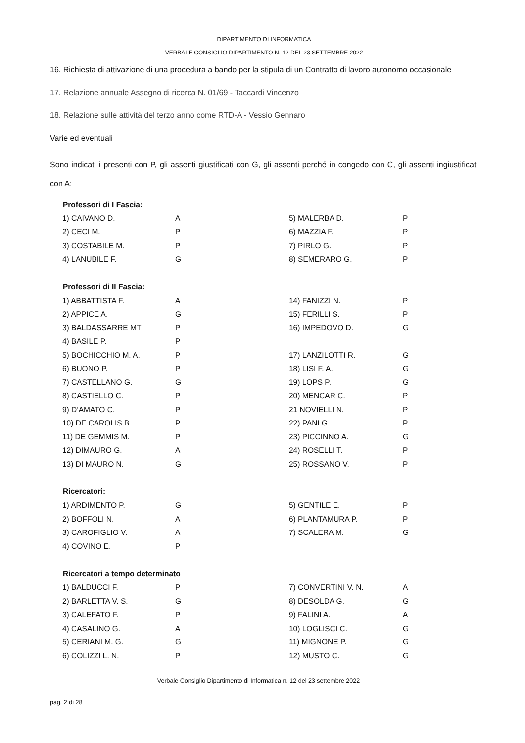DIPARTIMENTO DI INFORMATICA
VERBALE CONSIGLIO DIPARTIMENTO N. 12 DEL 23 SETTEMBRE 2022
16. Richiesta di attivazione di una procedura a bando per la stipula di un Contratto di lavoro autonomo occasionale
17. Relazione annuale Assegno di ricerca N. 01/69 - Taccardi Vincenzo
18. Relazione sulle attività del terzo anno come RTD-A - Vessio Gennaro
Varie ed eventuali
Sono indicati i presenti con P, gli assenti giustificati con G, gli assenti perché in congedo con C, gli assenti ingiustificati con A:
| Professori di I Fascia: | | | |
| --- | --- | --- | --- |
| 1) CAIVANO D. | A | 5) MALERBA D. | P |
| 2) CECI M. | P | 6) MAZZIA F. | P |
| 3) COSTABILE M. | P | 7) PIRLO G. | P |
| 4) LANUBILE F. | G | 8) SEMERARO G. | P |
| Professori di II Fascia: | | | |
| 1) ABBATTISTA F. | A | 14) FANIZZI N. | P |
| 2) APPICE A. | G | 15) FERILLI S. | P |
| 3) BALDASSARRE MT | P | 16) IMPEDOVO D. | G |
| 4) BASILE P. | P | | |
| 5) BOCHICCHIO M. A. | P | 17) LANZILOTTI R. | G |
| 6) BUONO P. | P | 18) LISI F. A. | G |
| 7) CASTELLANO G. | G | 19) LOPS P. | G |
| 8) CASTIELLO C. | P | 20) MENCAR C. | P |
| 9) D’AMATO C. | P | 21 NOVIELLI N. | P |
| 10) DE CAROLIS B. | P | 22) PANI G. | P |
| 11) DE GEMMIS M. | P | 23) PICCINNO A. | G |
| 12) DIMAURO G. | A | 24) ROSELLI T. | P |
| 13) DI MAURO N. | G | 25) ROSSANO V. | P |
| Ricercatori: | | | |
| 1) ARDIMENTO P. | G | 5) GENTILE E. | P |
| 2) BOFFOLI N. | A | 6) PLANTAMURA P. | P |
| 3) CAROFIGLIO V. | A | 7) SCALERA M. | G |
| 4) COVINO E. | P | | |
| Ricercatori a tempo determinato | | | |
| 1) BALDUCCI F. | P | 7) CONVERTINI V. N. | A |
| 2) BARLETTA V. S. | G | 8) DESOLDA G. | G |
| 3) CALEFATO F. | P | 9) FALINI A. | A |
| 4) CASALINO G. | A | 10) LOGLISCI C. | G |
| 5) CERIANI M. G. | G | 11) MIGNONE P. | G |
| 6) COLIZZI L. N. | P | 12) MUSTO C. | G |
Verbale Consiglio Dipartimento di Informatica n. 12 del 23 settembre 2022
pag. 2 di 28